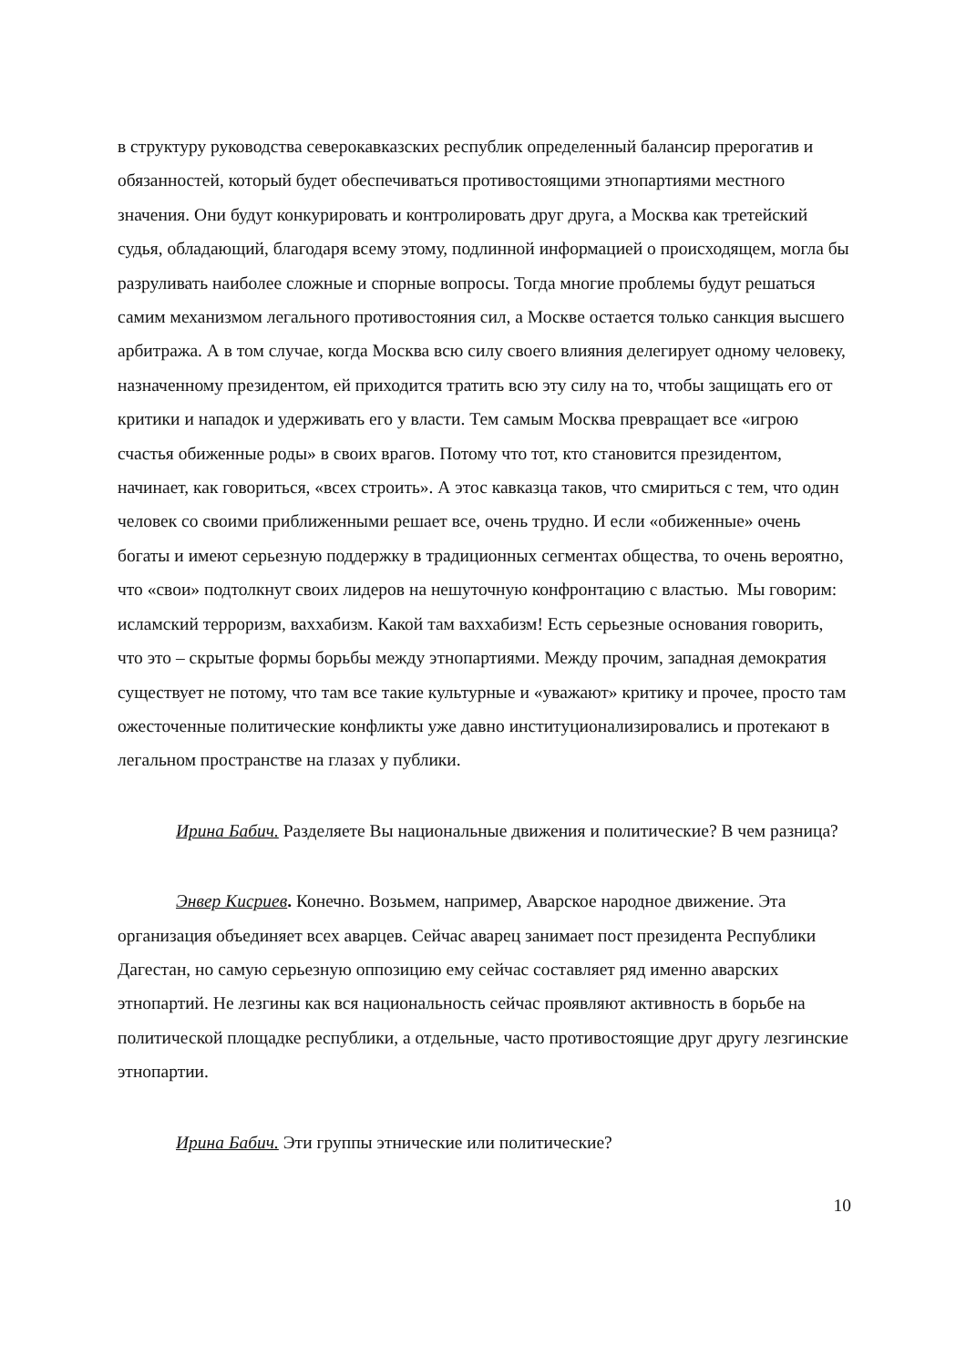в структуру руководства северокавказских республик определенный балансир прерогатив и обязанностей, который будет обеспечиваться противостоящими этнопартиями местного значения. Они будут конкурировать и контролировать друг друга, а Москва как третейский судья, обладающий, благодаря всему этому, подлинной информацией о происходящем, могла бы разруливать наиболее сложные и спорные вопросы. Тогда многие проблемы будут решаться самим механизмом легального противостояния сил, а Москве остается только санкция высшего арбитража. А в том случае, когда Москва всю силу своего влияния делегирует одному человеку, назначенному президентом, ей приходится тратить всю эту силу на то, чтобы защищать его от критики и нападок и удерживать его у власти. Тем самым Москва превращает все «игрою счастья обиженные роды» в своих врагов. Потому что тот, кто становится президентом, начинает, как говориться, «всех строить». А этос кавказца таков, что смириться с тем, что один человек со своими приближенными решает все, очень трудно. И если «обиженные» очень богаты и имеют серьезную поддержку в традиционных сегментах общества, то очень вероятно, что «свои» подтолкнут своих лидеров на нешуточную конфронтацию с властью. Мы говорим: исламский терроризм, ваххабизм. Какой там ваххабизм! Есть серьезные основания говорить, что это – скрытые формы борьбы между этнопартиями. Между прочим, западная демократия существует не потому, что там все такие культурные и «уважают» критику и прочее, просто там ожесточенные политические конфликты уже давно институционализировались и протекают в легальном пространстве на глазах у публики.
Ирина Бабич. Разделяете Вы национальные движения и политические? В чем разница?
Энвер Кисриев. Конечно. Возьмем, например, Аварское народное движение. Эта организация объединяет всех аварцев. Сейчас аварец занимает пост президента Республики Дагестан, но самую серьезную оппозицию ему сейчас составляет ряд именно аварских этнопартий. Не лезгины как вся национальность сейчас проявляют активность в борьбе на политической площадке республики, а отдельные, часто противостоящие друг другу лезгинские этнопартии.
Ирина Бабич. Эти группы этнические или политические?
10